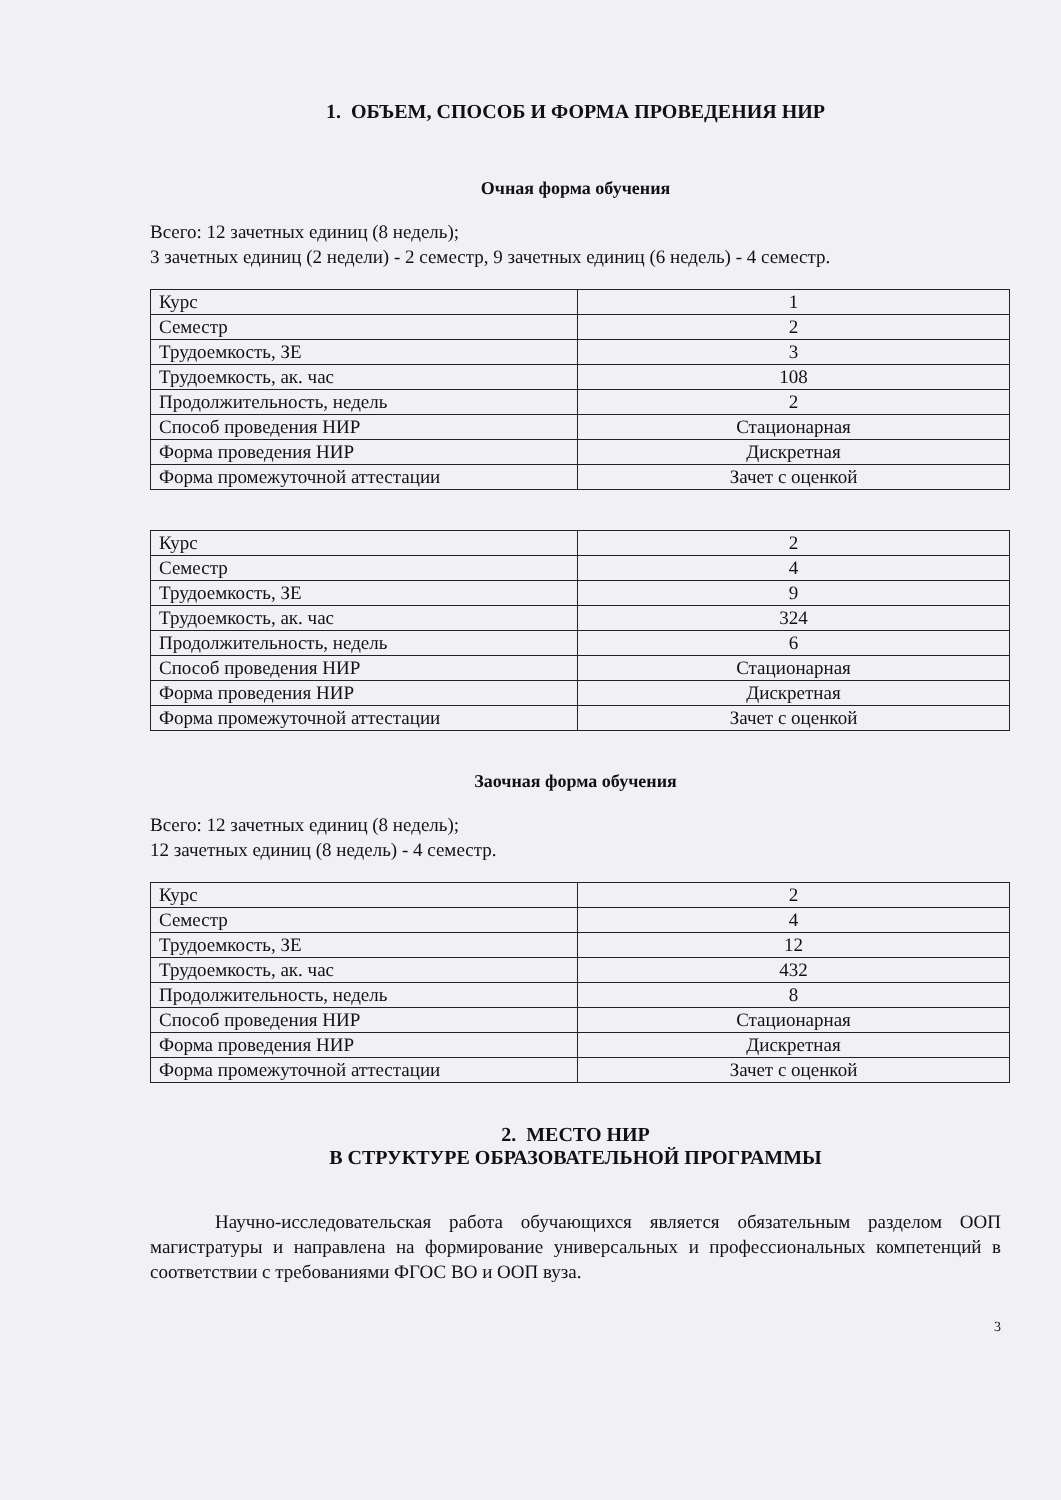1. ОБЪЕМ, СПОСОБ И ФОРМА ПРОВЕДЕНИЯ НИР
Очная форма обучения
Всего: 12 зачетных единиц (8 недель);
3 зачетных единиц (2 недели) - 2 семестр, 9 зачетных единиц (6 недель) - 4 семестр.
| Курс | 1 |
| Семестр | 2 |
| Трудоемкость, ЗЕ | 3 |
| Трудоемкость, ак. час | 108 |
| Продолжительность, недель | 2 |
| Способ проведения НИР | Стационарная |
| Форма проведения НИР | Дискретная |
| Форма промежуточной аттестации | Зачет с оценкой |
| Курс | 2 |
| Семестр | 4 |
| Трудоемкость, ЗЕ | 9 |
| Трудоемкость, ак. час | 324 |
| Продолжительность, недель | 6 |
| Способ проведения НИР | Стационарная |
| Форма проведения НИР | Дискретная |
| Форма промежуточной аттестации | Зачет с оценкой |
Заочная форма обучения
Всего: 12 зачетных единиц (8 недель);
12 зачетных единиц (8 недель) - 4 семестр.
| Курс | 2 |
| Семестр | 4 |
| Трудоемкость, ЗЕ | 12 |
| Трудоемкость, ак. час | 432 |
| Продолжительность, недель | 8 |
| Способ проведения НИР | Стационарная |
| Форма проведения НИР | Дискретная |
| Форма промежуточной аттестации | Зачет с оценкой |
2. МЕСТО НИР
В СТРУКТУРЕ ОБРАЗОВАТЕЛЬНОЙ ПРОГРАММЫ
Научно-исследовательская работа обучающихся является обязательным разделом ООП магистратуры и направлена на формирование универсальных и профессиональных компетенций в соответствии с требованиями ФГОС ВО и ООП вуза.
3